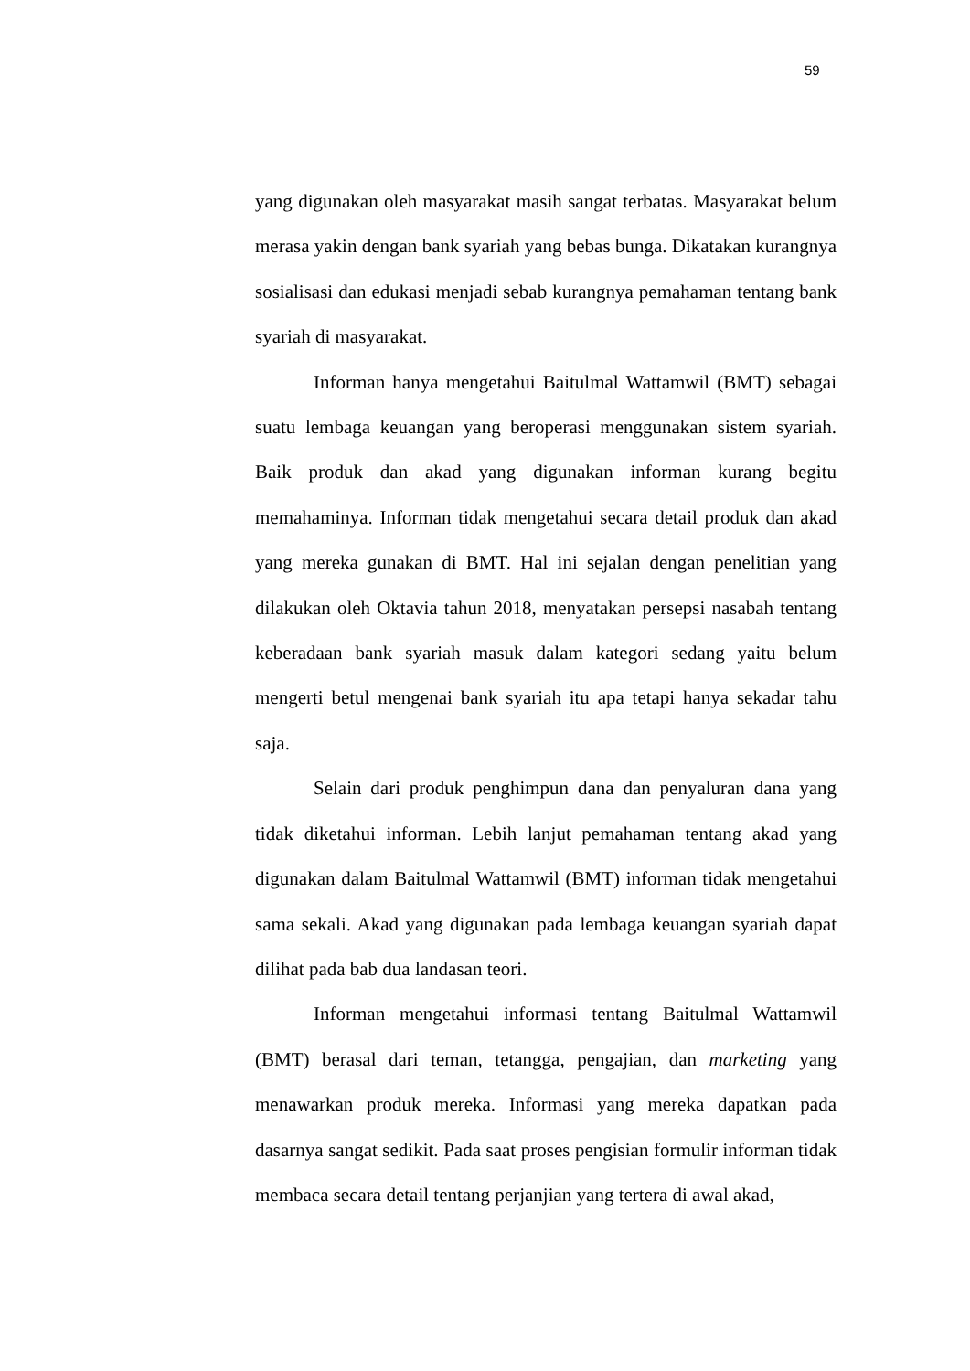59
yang digunakan oleh masyarakat masih sangat terbatas. Masyarakat belum merasa yakin dengan bank syariah yang bebas bunga. Dikatakan kurangnya sosialisasi dan edukasi menjadi sebab kurangnya pemahaman tentang bank syariah di masyarakat.
Informan hanya mengetahui Baitulmal Wattamwil (BMT) sebagai suatu lembaga keuangan yang beroperasi menggunakan sistem syariah. Baik produk dan akad yang digunakan informan kurang begitu memahaminya. Informan tidak mengetahui secara detail produk dan akad yang mereka gunakan di BMT. Hal ini sejalan dengan penelitian yang dilakukan oleh Oktavia tahun 2018, menyatakan persepsi nasabah tentang keberadaan bank syariah masuk dalam kategori sedang yaitu belum mengerti betul mengenai bank syariah itu apa tetapi hanya sekadar tahu saja.
Selain dari produk penghimpun dana dan penyaluran dana yang tidak diketahui informan. Lebih lanjut pemahaman tentang akad yang digunakan dalam Baitulmal Wattamwil (BMT) informan tidak mengetahui sama sekali. Akad yang digunakan pada lembaga keuangan syariah dapat dilihat pada bab dua landasan teori.
Informan mengetahui informasi tentang Baitulmal Wattamwil (BMT) berasal dari teman, tetangga, pengajian, dan marketing yang menawarkan produk mereka. Informasi yang mereka dapatkan pada dasarnya sangat sedikit. Pada saat proses pengisian formulir informan tidak membaca secara detail tentang perjanjian yang tertera di awal akad,